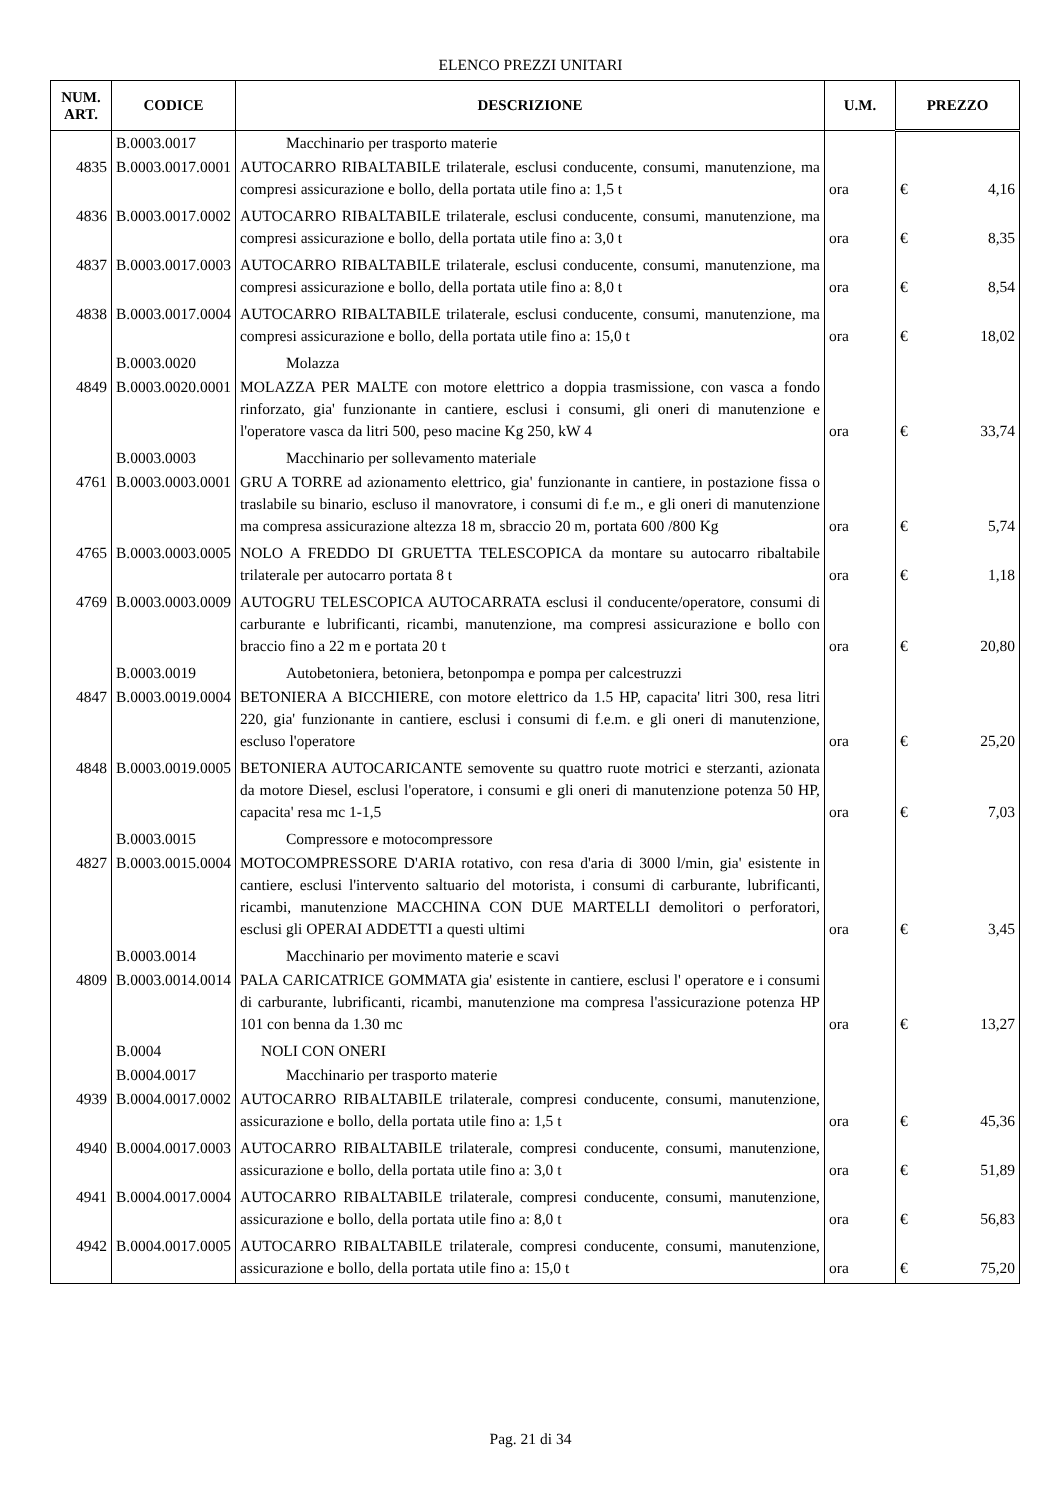ELENCO PREZZI UNITARI
| NUM. ART. | CODICE | DESCRIZIONE | U.M. | PREZZO | |
| --- | --- | --- | --- | --- | --- |
| | B.0003.0017 | Macchinario per trasporto materie | | | |
| 4835 | B.0003.0017.0001 | AUTOCARRO RIBALTABILE trilaterale, esclusi conducente, consumi, manutenzione, ma compresi assicurazione e bollo, della portata utile fino a: 1,5 t | ora | € | 4,16 |
| 4836 | B.0003.0017.0002 | AUTOCARRO RIBALTABILE trilaterale, esclusi conducente, consumi, manutenzione, ma compresi assicurazione e bollo, della portata utile fino a: 3,0 t | ora | € | 8,35 |
| 4837 | B.0003.0017.0003 | AUTOCARRO RIBALTABILE trilaterale, esclusi conducente, consumi, manutenzione, ma compresi assicurazione e bollo, della portata utile fino a: 8,0 t | ora | € | 8,54 |
| 4838 | B.0003.0017.0004 | AUTOCARRO RIBALTABILE trilaterale, esclusi conducente, consumi, manutenzione, ma compresi assicurazione e bollo, della portata utile fino a: 15,0 t | ora | € | 18,02 |
| | B.0003.0020 | Molazza | | | |
| 4849 | B.0003.0020.0001 | MOLAZZA PER MALTE con motore elettrico a doppia trasmissione, con vasca a fondo rinforzato, gia' funzionante in cantiere, esclusi i consumi, gli oneri di manutenzione e l'operatore vasca da litri 500, peso macine Kg 250, kW 4 | ora | € | 33,74 |
| | B.0003.0003 | Macchinario per sollevamento materiale | | | |
| 4761 | B.0003.0003.0001 | GRU A TORRE ad azionamento elettrico, gia' funzionante in cantiere, in postazione fissa o traslabile su binario, escluso il manovratore, i consumi di f.e m., e gli oneri di manutenzione ma compresa assicurazione altezza 18 m, sbraccio 20 m, portata 600 /800 Kg | ora | € | 5,74 |
| 4765 | B.0003.0003.0005 | NOLO A FREDDO DI GRUETTA TELESCOPICA da montare su autocarro ribaltabile trilaterale per autocarro portata 8 t | ora | € | 1,18 |
| 4769 | B.0003.0003.0009 | AUTOGRU TELESCOPICA AUTOCARRATA esclusi il conducente/operatore, consumi di carburante e lubrificanti, ricambi, manutenzione, ma compresi assicurazione e bollo con braccio fino a 22 m e portata 20 t | ora | € | 20,80 |
| | B.0003.0019 | Autobetoniera, betoniera, betonpompa e pompa per calcestruzzi | | | |
| 4847 | B.0003.0019.0004 | BETONIERA A BICCHIERE, con motore elettrico da 1.5 HP, capacita' litri 300, resa litri 220, gia' funzionante in cantiere, esclusi i consumi di f.e.m. e gli oneri di manutenzione, escluso l'operatore | ora | € | 25,20 |
| 4848 | B.0003.0019.0005 | BETONIERA AUTOCARICANTE semovente su quattro ruote motrici e sterzanti, azionata da motore Diesel, esclusi l'operatore, i consumi e gli oneri di manutenzione potenza 50 HP, capacita' resa mc 1-1,5 | ora | € | 7,03 |
| | B.0003.0015 | Compressore e motocompressore | | | |
| 4827 | B.0003.0015.0004 | MOTOCOMPRESSORE D'ARIA rotativo, con resa d'aria di 3000 l/min, gia' esistente in cantiere, esclusi l'intervento saltuario del motorista, i consumi di carburante, lubrificanti, ricambi, manutenzione MACCHINA CON DUE MARTELLI demolitori o perforatori, esclusi gli OPERAI ADDETTI a questi ultimi | ora | € | 3,45 |
| | B.0003.0014 | Macchinario per movimento materie e scavi | | | |
| 4809 | B.0003.0014.0014 | PALA CARICATRICE GOMMATA gia' esistente in cantiere, esclusi l' operatore e i consumi di carburante, lubrificanti, ricambi, manutenzione ma compresa l'assicurazione potenza HP 101 con benna da 1.30 mc | ora | € | 13,27 |
| | B.0004 | NOLI CON ONERI | | | |
| | B.0004.0017 | Macchinario per trasporto materie | | | |
| 4939 | B.0004.0017.0002 | AUTOCARRO RIBALTABILE trilaterale, compresi conducente, consumi, manutenzione, assicurazione e bollo, della portata utile fino a: 1,5 t | ora | € | 45,36 |
| 4940 | B.0004.0017.0003 | AUTOCARRO RIBALTABILE trilaterale, compresi conducente, consumi, manutenzione, assicurazione e bollo, della portata utile fino a: 3,0 t | ora | € | 51,89 |
| 4941 | B.0004.0017.0004 | AUTOCARRO RIBALTABILE trilaterale, compresi conducente, consumi, manutenzione, assicurazione e bollo, della portata utile fino a: 8,0 t | ora | € | 56,83 |
| 4942 | B.0004.0017.0005 | AUTOCARRO RIBALTABILE trilaterale, compresi conducente, consumi, manutenzione, assicurazione e bollo, della portata utile fino a: 15,0 t | ora | € | 75,20 |
Pag. 21 di 34